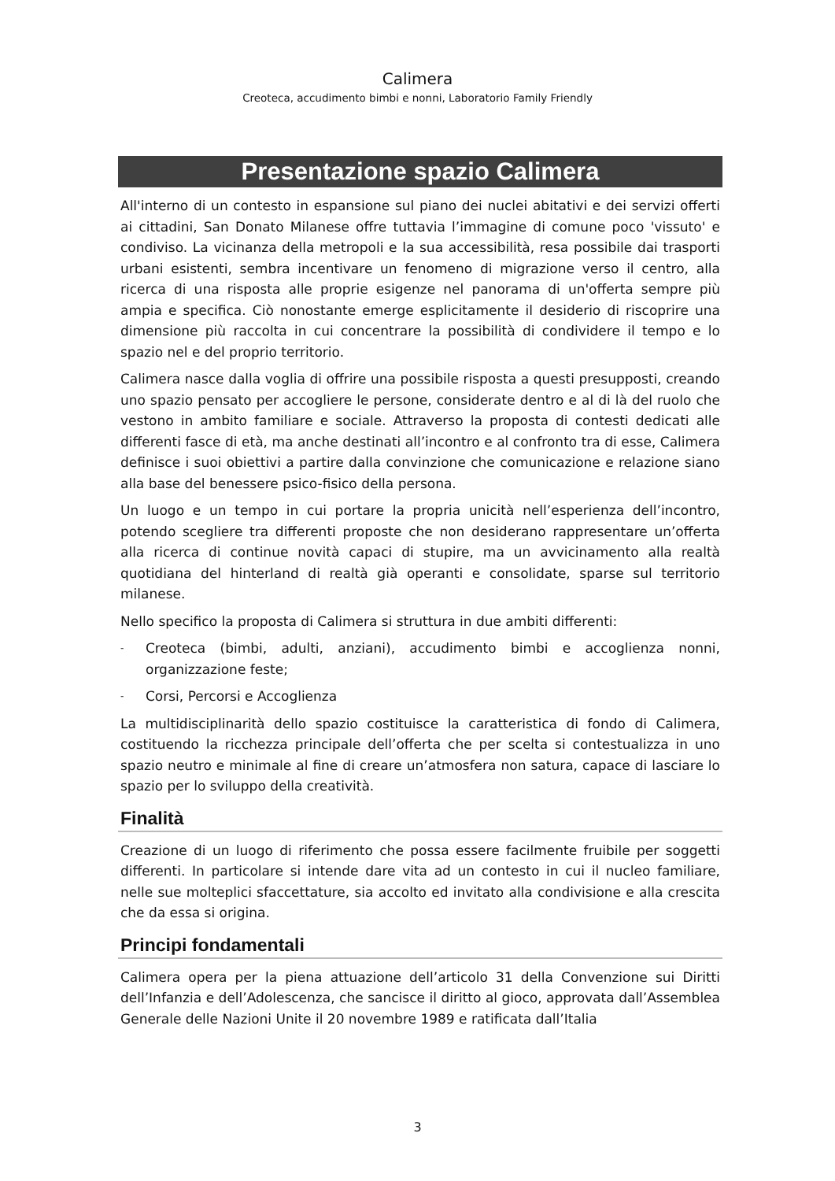Calimera
Creoteca, accudimento bimbi e nonni, Laboratorio Family Friendly
Presentazione spazio Calimera
All'interno di un contesto in espansione sul piano dei nuclei abitativi e dei servizi offerti ai cittadini, San Donato Milanese offre tuttavia l’immagine di comune poco 'vissuto' e condiviso. La vicinanza della metropoli e la sua accessibilità, resa possibile dai trasporti urbani esistenti, sembra incentivare un fenomeno di migrazione verso il centro, alla ricerca di una risposta alle proprie esigenze nel panorama di un'offerta sempre più ampia e specifica. Ciò nonostante emerge esplicitamente il desiderio di riscoprire una dimensione più raccolta in cui concentrare la possibilità di condividere il tempo e lo spazio nel e del proprio territorio.
Calimera nasce dalla voglia di offrire una possibile risposta a questi presupposti, creando uno spazio pensato per accogliere le persone, considerate dentro e al di là del ruolo che vestono in ambito familiare e sociale. Attraverso la proposta di contesti dedicati alle differenti fasce di età, ma anche destinati all’incontro e al confronto tra di esse, Calimera definisce i suoi obiettivi a partire dalla convinzione che comunicazione e relazione siano alla base del benessere psico-fisico della persona.
Un luogo e un tempo in cui portare la propria unicità nell’esperienza dell’incontro, potendo scegliere tra differenti proposte che non desiderano rappresentare un’offerta alla ricerca di continue novità capaci di stupire, ma un avvicinamento alla realtà quotidiana del hinterland di realtà già operanti e consolidate, sparse sul territorio milanese.
Nello specifico la proposta di Calimera si struttura in due ambiti differenti:
- Creoteca (bimbi, adulti, anziani), accudimento bimbi e accoglienza nonni, organizzazione feste;
- Corsi, Percorsi e Accoglienza
La multidisciplinarità dello spazio costituisce la caratteristica di fondo di Calimera, costituendo la ricchezza principale dell’offerta che per scelta si contestualizza in uno spazio neutro e minimale al fine di creare un’atmosfera non satura, capace di lasciare lo spazio per lo sviluppo della creatività.
Finalità
Creazione di un luogo di riferimento che possa essere facilmente fruibile per soggetti differenti. In particolare si intende dare vita ad un contesto in cui il nucleo familiare, nelle sue molteplici sfaccettature, sia accolto ed invitato alla condivisione e alla crescita che da essa si origina.
Principi fondamentali
Calimera opera per la piena attuazione dell’articolo 31 della Convenzione sui Diritti dell’Infanzia e dell’Adolescenza, che sancisce il diritto al gioco, approvata dall’Assemblea Generale delle Nazioni Unite il 20 novembre 1989 e ratificata dall’Italia
3